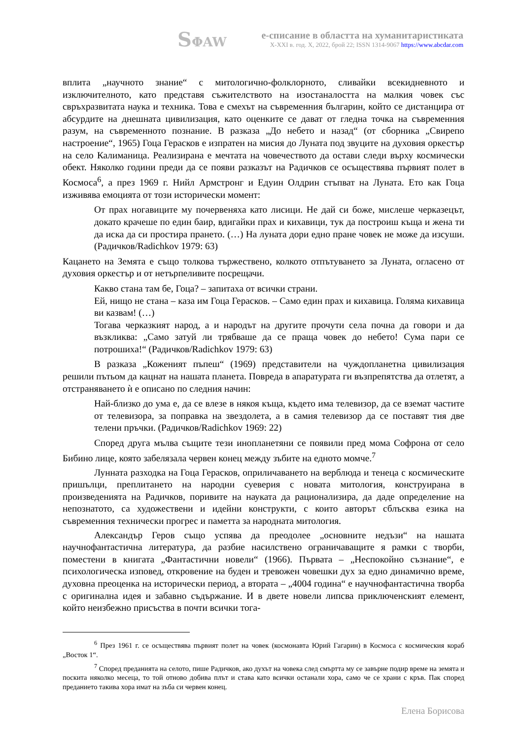SΦAW
е-списание в областта на хуманитаристиката
X-XXI в. год. X, 2022, брой 22; ISSN 1314-9067 https://www.abcdar.com
вплита „научното знание“ с митологично-фолклорното, сливайки всекидневното и изключителното, като представя съжителството на изостаналостта на малкия човек със свръхразвитата наука и техника. Това е смехът на съвременния българин, който се дистанцира от абсурдите на днешната цивилизация, като оценките се дават от гледна точка на съвременния разум, на съвременното познание. В разказа „До небето и назад“ (от сборника „Свирепо настроение“, 1965) Гоца Герасков е изпратен на мисия до Луната под звуците на духовия оркестър на село Калиманица. Реализирана е мечтата на човечеството да остави следи върху космически обект. Няколко години преди да се появи разказът на Радичков се осъществява първият полет в Космоса<sup>6</sup>, а през 1969 г. Нийл Армстронг и Едуин Олдрин стъпват на Луната. Ето как Гоца изживява емоцията от този исторически момент:
От прах ногавиците му почервеняха като лисици. Не дай си боже, мислеше черказецът, докато крачеше по един баир, вдигайки прах и кихавици, тук да построиш къща и жена ти да иска да си простира прането. (…) На луната дори едно пране човек не може да изсуши. (Радичков/Radichkov 1979: 63)
Кацането на Земята е също толкова тържествено, колкото отпътуването за Луната, огласено от духовия оркестър и от нетърпеливите посрещачи.
Какво стана там бе, Гоца? – запитаха от всички страни.
Ей, нищо не стана – каза им Гоца Герасков. – Само един прах и кихавица. Голяма кихавица ви казвам! (…)
Тогава черказкият народ, а и народът на другите прочути села почна да говори и да възкликва: „Само затуй ли трябваше да се праща човек до небето! Сума пари се потрошиха!“ (Радичков/Radichkov 1979: 63)
В разказа „Коженият пъпеш“ (1969) представители на чуждопланетна цивилизация решили пътьом да кацнат на нашата планета. Повреда в апаратурата ги възпрепятства да отлетят, а отстраняването ѝ е описано по следния начин:
Най-близко до ума е, да се влезе в някоя къща, където има телевизор, да се вземат частите от телевизора, за поправка на звездолета, а в самия телевизор да се поставят тия две телени пръчки. (Радичков/Radichkov 1969: 22)
Според друга мълва същите тези инопланетяни се появили пред мома Софрона от село Бибино лице, която забелязала червен конец между зъбите на едното момче.<sup>7</sup>
Лунната разходка на Гоца Герасков, оприличаването на верблюда и тенеца с космическите пришълци, преплитането на народни суеверия с новата митология, конструирана в произведенията на Радичков, поривите на науката да рационализира, да даде определение на непознатото, са художествени и идейни конструкти, с които авторът сблъсква езика на съвременния технически прогрес и паметта за народната митология.
Александър Геров също успява да преодолее „основните недъзи“ на нашата научнофантастична литература, да разбие насилствено ограничаващите я рамки с творби, поместени в книгата „Фантастични новели“ (1966). Първата – „Неспокойно съзнание“, е психологическа изповед, откровение на буден и тревожен човешки дух за едно динамично време, духовна преоценка на исторически период, а втората – „4004 година“ е научнофантастична творба с оригинална идея и забавно съдържание. И в двете новели липсва приключенският елемент, който неизбежно присъства в почти всички тога-
<sup>6</sup> През 1961 г. се осъществява първият полет на човек (космонавта Юрий Гагарин) в Космоса с космическия кораб „Восток 1“.
<sup>7</sup> Според преданията на селото, пише Радичков, ако духът на човека след смъртта му се завърне подир време на земята и поскита няколко месеца, то той отново добива плът и става като всички останали хора, само че се храни с кръв. Пак според преданието такива хора имат на зъба си червен конец.
Елена Борисова